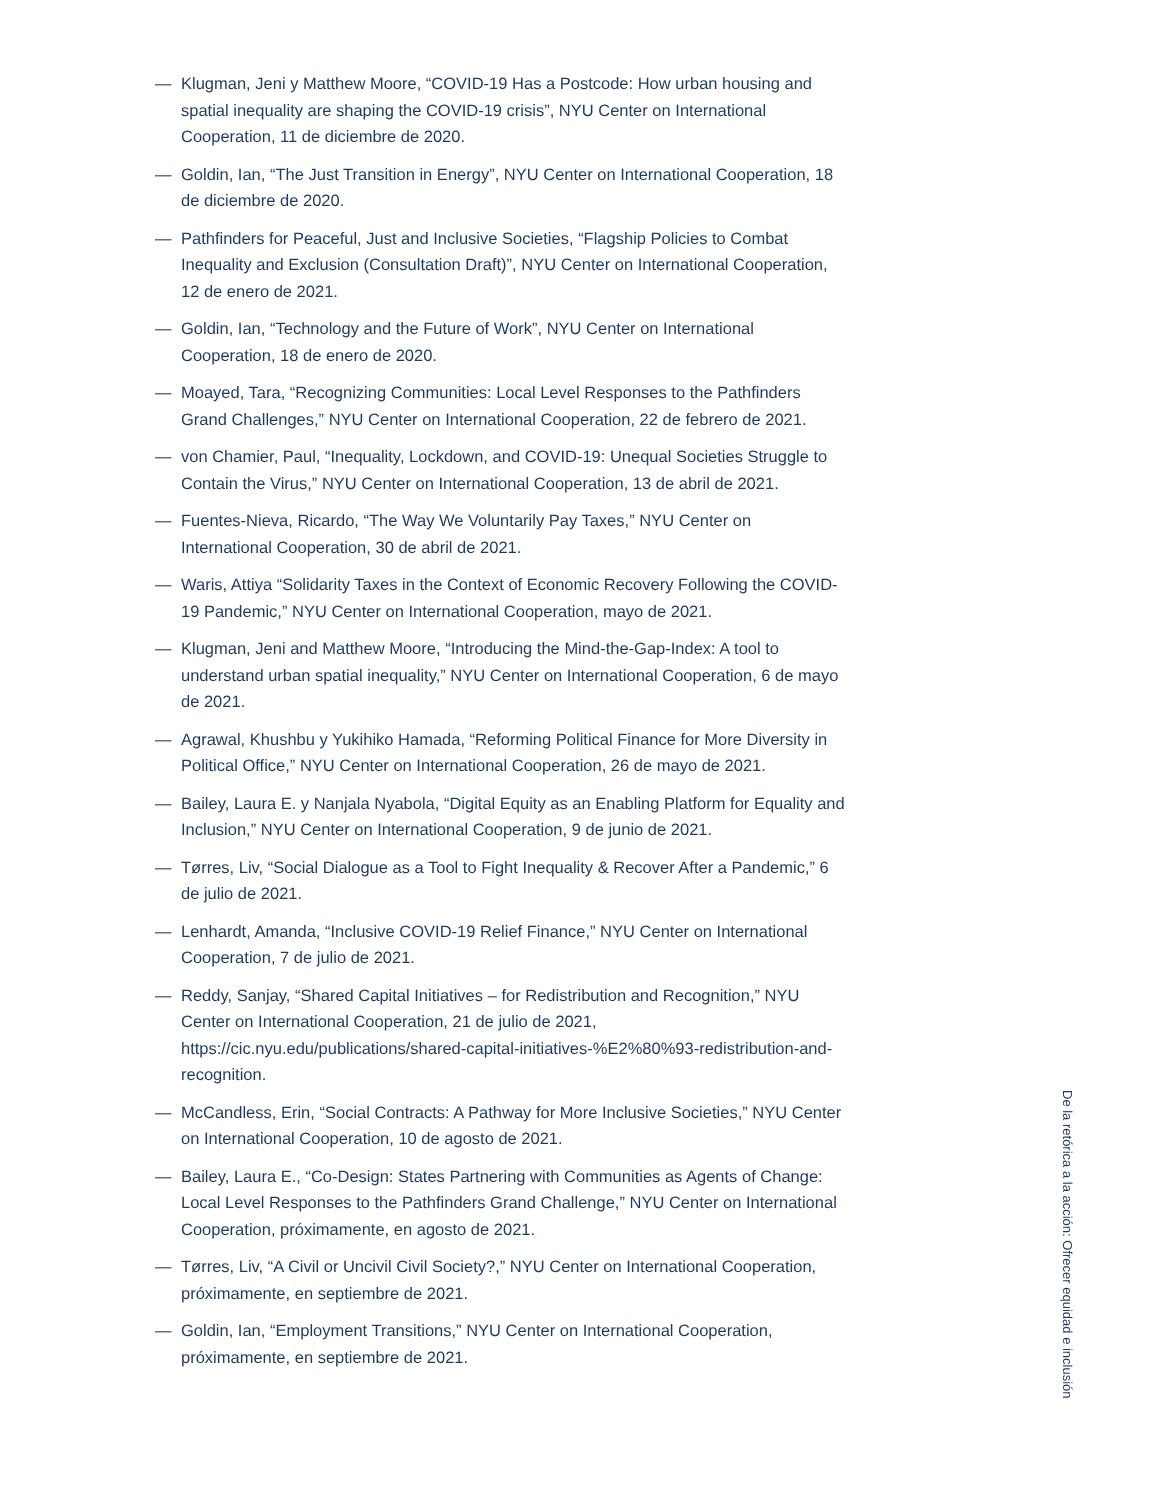— Klugman, Jeni y Matthew Moore, “COVID-19 Has a Postcode: How urban housing and spatial inequality are shaping the COVID-19 crisis”, NYU Center on International Cooperation, 11 de diciembre de 2020.
— Goldin, Ian, “The Just Transition in Energy”, NYU Center on International Cooperation, 18 de diciembre de 2020.
— Pathfinders for Peaceful, Just and Inclusive Societies, “Flagship Policies to Combat Inequality and Exclusion (Consultation Draft)”, NYU Center on International Cooperation, 12 de enero de 2021.
— Goldin, Ian, “Technology and the Future of Work”, NYU Center on International Cooperation, 18 de enero de 2020.
— Moayed, Tara, “Recognizing Communities: Local Level Responses to the Pathfinders Grand Challenges,” NYU Center on International Cooperation, 22 de febrero de 2021.
— von Chamier, Paul, “Inequality, Lockdown, and COVID-19: Unequal Societies Struggle to Contain the Virus,” NYU Center on International Cooperation, 13 de abril de 2021.
— Fuentes-Nieva, Ricardo, “The Way We Voluntarily Pay Taxes,” NYU Center on International Cooperation, 30 de abril de 2021.
— Waris, Attiya “Solidarity Taxes in the Context of Economic Recovery Following the COVID-19 Pandemic,” NYU Center on International Cooperation, mayo de 2021.
— Klugman, Jeni and Matthew Moore, “Introducing the Mind-the-Gap-Index: A tool to understand urban spatial inequality,” NYU Center on International Cooperation, 6 de mayo de 2021.
— Agrawal, Khushbu y Yukihiko Hamada, “Reforming Political Finance for More Diversity in Political Office,” NYU Center on International Cooperation, 26 de mayo de 2021.
— Bailey, Laura E. y Nanjala Nyabola, “Digital Equity as an Enabling Platform for Equality and Inclusion,” NYU Center on International Cooperation, 9 de junio de 2021.
— Tørres, Liv, “Social Dialogue as a Tool to Fight Inequality & Recover After a Pandemic,” 6 de julio de 2021.
— Lenhardt, Amanda, “Inclusive COVID-19 Relief Finance,” NYU Center on International Cooperation, 7 de julio de 2021.
— Reddy, Sanjay, “Shared Capital Initiatives – for Redistribution and Recognition,” NYU Center on International Cooperation, 21 de julio de 2021, https://cic.nyu.edu/publications/shared-capital-initiatives-%E2%80%93-redistribution-and-recognition.
— McCandless, Erin, “Social Contracts: A Pathway for More Inclusive Societies,” NYU Center on International Cooperation, 10 de agosto de 2021.
— Bailey, Laura E., “Co-Design: States Partnering with Communities as Agents of Change: Local Level Responses to the Pathfinders Grand Challenge,” NYU Center on International Cooperation, próximamente, en agosto de 2021.
— Tørres, Liv, “A Civil or Uncivil Civil Society?,” NYU Center on International Cooperation, próximamente, en septiembre de 2021.
— Goldin, Ian, “Employment Transitions,” NYU Center on International Cooperation, próximamente, en septiembre de 2021.
De la retórica a la acción: Ofrecer equidad e inclusión